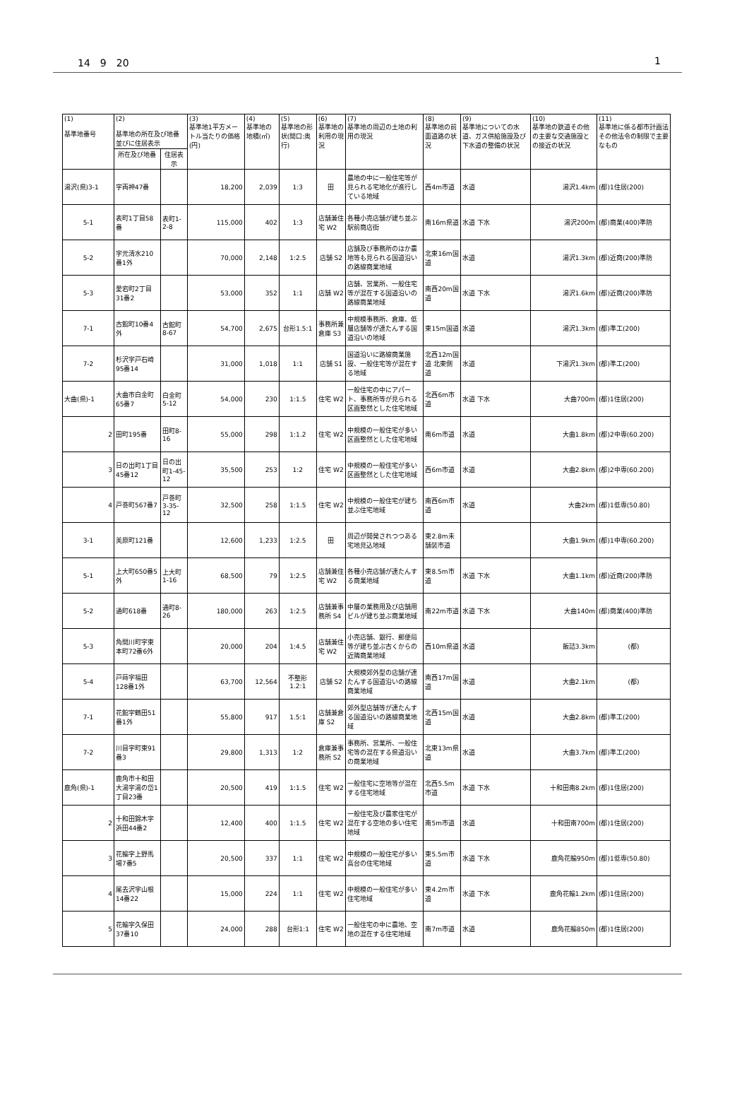14　9　20 1
| (1) 基準地番号 | (2) 基準地の所在及び地番並びに住居表示 | | (3) 基準地1平方メートル当たりの価格(円) | (4) 基準地の地積(㎡) | (5) 基準地の形状(間口:奥行) | (6) 基準地の利用の現況 | (7) 基準地の周辺の土地の利用の現況 | (8) 基準地の前面道路の状況 | (9) 基準地についての水道、ガス供給施設及び下水道の整備の状況 | (10) 基準地の鉄道その他の主要な交通施設との接近の状況 | (11) 基準地に係る都市計画法その他法令の制限で主要なもの |
| --- | --- | --- | --- | --- | --- | --- | --- | --- | --- | --- | --- |
| | 所在及び地番 | 住居表示 | | | | | | | | | |
| 湯沢(県)3-1 | 字両神47番 | | 18,200 | 2,039 | 1:3 | 田 | 農地の中に一般住宅等が見られる宅地化が進行している地域 | 西4m市道 | 水道 | 湯沢1.4km | (都)1住居(200) |
| 5-1 | 表町1丁目58番 | 表町1-2-8 | 115,000 | 402 | 1:3 | 店舗兼住宅 W2 | 各種小売店舗が建ち並ぶ駅前商店街 | 南16m県道 | 水道 下水 | 湯沢200m | (都)商業(400)準防 |
| 5-2 | 字元清水210番1外 | | 70,000 | 2,148 | 1:2.5 | 店舗 S2 | 店舗及び事務所のほか農地等も見られる国道沿いの路線商業地域 | 北東16m国道 | 水道 | 湯沢1.3km | (都)近商(200)準防 |
| 5-3 | 愛宕町2丁目31番2 | | 53,000 | 352 | 1:1 | 店舗 W2 | 店舗、営業所、一般住宅等が混在する国道沿いの路線商業地域 | 南西20m国道 | 水道 下水 | 湯沢1.6km | (都)近商(200)準防 |
| 7-1 | 古館町10番4外 | 古館町8-67 | 54,700 | 2,675 | 台形1.5:1 | 事務所兼倉庫 S3 | 中規模事務所、倉庫、低層店舗等が連たんする国道沿いの地域 | 東15m国道 | 水道 | 湯沢1.3km | (都)準工(200) |
| 7-2 | 杉沢字戸石崎95番14 | | 31,000 | 1,018 | 1:1 | 店舗 S1 | 国道沿いに路線商業施設、一般住宅等が混在する地域 | 北西12m国道 北東側道 | 水道 | 下湯沢1.3km | (都)準工(200) |
| 大曲(県)-1 | 大曲市白金町65番7 | 白金町5-12 | 54,000 | 230 | 1:1.5 | 住宅 W2 | 一般住宅の中にアパート、事務所等が見られる区画整然とした住宅地域 | 北西6m市道 | 水道 下水 | 大曲700m | (都)1住居(200) |
| 2 | 田町195番 | 田町8-16 | 55,000 | 298 | 1:1.2 | 住宅 W2 | 中規模の一般住宅が多い区画整然とした住宅地域 | 南6m市道 | 水道 | 大曲1.8km | (都)2中専(60.200) |
| 3 | 日の出町1丁目45番12 | 日の出町1-45-12 | 35,500 | 253 | 1:2 | 住宅 W2 | 中規模の一般住宅が多い区画整然とした住宅地域 | 西6m市道 | 水道 | 大曲2.8km | (都)2中専(60.200) |
| 4 | 戸巻町567番7 | 戸巻町3-35-12 | 32,500 | 258 | 1:1.5 | 住宅 W2 | 中規模の一般住宅が建ち並ぶ住宅地域 | 南西6m市道 | 水道 | 大曲2km | (都)1低専(50.80) |
| 3-1 | 美原町121番 | | 12,600 | 1,233 | 1:2.5 | 田 | 周辺が開発されつつある宅地見込地域 | 東2.8m未舗装市道 | | 大曲1.9km | (都)1中専(60.200) |
| 5-1 | 上大町650番5外 | 上大町1-16 | 68,500 | 79 | 1:2.5 | 店舗兼住宅 W2 | 各種小売店舗が連たんする商業地域 | 東8.5m市道 | 水道 下水 | 大曲1.1km | (都)近商(200)準防 |
| 5-2 | 通町618番 | 通町8-26 | 180,000 | 263 | 1:2.5 | 店舗兼事務所 S4 | 中層の業務用及び店舗用ビルが建ち並ぶ商業地域 | 南22m市道 | 水道 下水 | 大曲140m | (都)商業(400)準防 |
| 5-3 | 角間川町字東本町72番6外 | | 20,000 | 204 | 1:4.5 | 店舗兼住宅 W2 | 小売店舗、銀行、郵便局等が建ち並ぶ古くからの近隣商業地域 | 西10m県道 | 水道 | 飯詰3.3km | (都) |
| 5-4 | 戸蒔字福田128番1外 | | 63,700 | 12,564 | 不整形1.2:1 | 店舗 S2 | 大規模郊外型の店舗が連たんする国道沿いの路線商業地域 | 南西17m国道 | 水道 | 大曲2.1km | (都) |
| 7-1 | 花館字鶴田51番1外 | | 55,800 | 917 | 1.5:1 | 店舗兼倉庫 S2 | 郊外型店舗等が連たんする国道沿いの路線商業地域 | 北西15m国道 | 水道 | 大曲2.8km | (都)準工(200) |
| 7-2 | 川目字町東91番3 | | 29,800 | 1,313 | 1:2 | 倉庫兼事務所 S2 | 事務所、営業所、一般住宅等の混在する県道沿いの商業地域 | 北東13m県道 | 水道 | 大曲3.7km | (都)準工(200) |
| 鹿角(県)-1 | 鹿角市十和田大湯字湯の岱1丁目23番 | | 20,500 | 419 | 1:1.5 | 住宅 W2 | 一般住宅に空地等が混在する住宅地域 | 北西5.5m市道 | 水道 下水 | 十和田南8.2km | (都)1住居(200) |
| 2 | 十和田錦木字浜田44番2 | | 12,400 | 400 | 1:1.5 | 住宅 W2 | 一般住宅及び農家住宅が混在する空地の多い住宅地域 | 南5m市道 | 水道 | 十和田南700m | (都)1住居(200) |
| 3 | 花輪字上野馬場7番5 | | 20,500 | 337 | 1:1 | 住宅 W2 | 中規模の一般住宅が多い高台の住宅地域 | 東5.5m市道 | 水道 下水 | 鹿角花輪950m | (都)1低専(50.80) |
| 4 | 尾去沢字山根14番22 | | 15,000 | 224 | 1:1 | 住宅 W2 | 中規模の一般住宅が多い住宅地域 | 東4.2m市道 | 水道 下水 | 鹿角花輪1.2km | (都)1住居(200) |
| 5 | 花輪字久保田37番10 | | 24,000 | 288 | 台形1:1 | 住宅 W2 | 一般住宅の中に農地、空地の混在する住宅地域 | 南7m市道 | 水道 | 鹿角花輪850m | (都)1住居(200) |